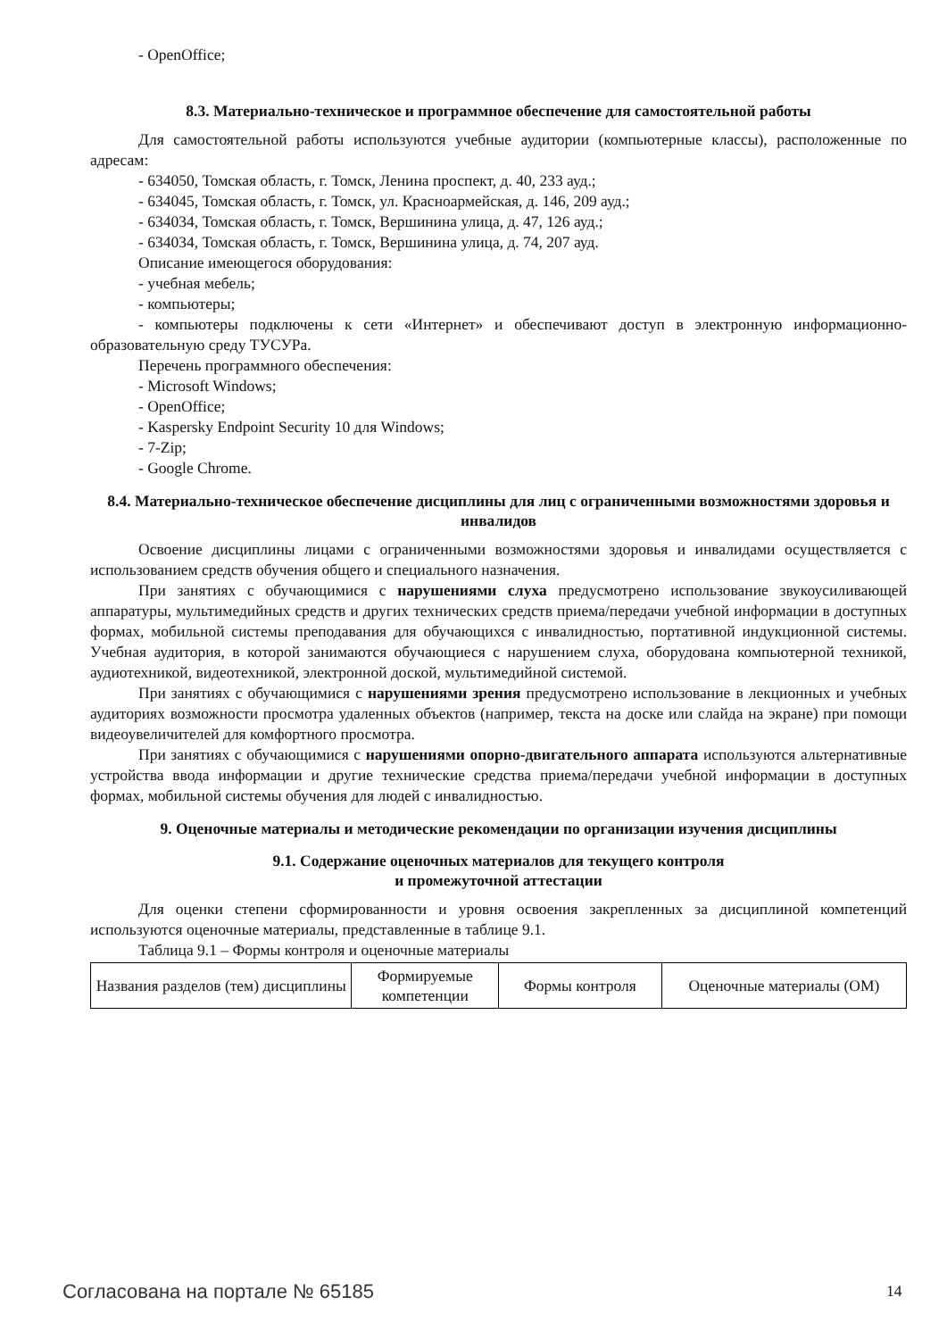- OpenOffice;
8.3. Материально-техническое и программное обеспечение для самостоятельной работы
Для самостоятельной работы используются учебные аудитории (компьютерные классы), расположенные по адресам:
- 634050, Томская область, г. Томск, Ленина проспект, д. 40, 233 ауд.;
- 634045, Томская область, г. Томск, ул. Красноармейская, д. 146, 209 ауд.;
- 634034, Томская область, г. Томск, Вершинина улица, д. 47, 126 ауд.;
- 634034, Томская область, г. Томск, Вершинина улица, д. 74, 207 ауд.
Описание имеющегося оборудования:
- учебная мебель;
- компьютеры;
- компьютеры подключены к сети «Интернет» и обеспечивают доступ в электронную информационно-образовательную среду ТУСУРа.
Перечень программного обеспечения:
- Microsoft Windows;
- OpenOffice;
- Kaspersky Endpoint Security 10 для Windows;
- 7-Zip;
- Google Chrome.
8.4. Материально-техническое обеспечение дисциплины для лиц с ограниченными возможностями здоровья и инвалидов
Освоение дисциплины лицами с ограниченными возможностями здоровья и инвалидами осуществляется с использованием средств обучения общего и специального назначения.
При занятиях с обучающимися с нарушениями слуха предусмотрено использование звукоусиливающей аппаратуры, мультимедийных средств и других технических средств приема/передачи учебной информации в доступных формах, мобильной системы преподавания для обучающихся с инвалидностью, портативной индукционной системы. Учебная аудитория, в которой занимаются обучающиеся с нарушением слуха, оборудована компьютерной техникой, аудиотехникой, видеотехникой, электронной доской, мультимедийной системой.
При занятиях с обучающимися с нарушениями зрения предусмотрено использование в лекционных и учебных аудиториях возможности просмотра удаленных объектов (например, текста на доске или слайда на экране) при помощи видеоувеличителей для комфортного просмотра.
При занятиях с обучающимися с нарушениями опорно-двигательного аппарата используются альтернативные устройства ввода информации и другие технические средства приема/передачи учебной информации в доступных формах, мобильной системы обучения для людей с инвалидностью.
9. Оценочные материалы и методические рекомендации по организации изучения дисциплины
9.1. Содержание оценочных материалов для текущего контроля
и промежуточной аттестации
Для оценки степени сформированности и уровня освоения закрепленных за дисциплиной компетенций используются оценочные материалы, представленные в таблице 9.1.
Таблица 9.1 – Формы контроля и оценочные материалы
| Названия разделов (тем) дисциплины | Формируемые компетенции | Формы контроля | Оценочные материалы (ОМ) |
| --- | --- | --- | --- |
Согласована на портале № 65185 14